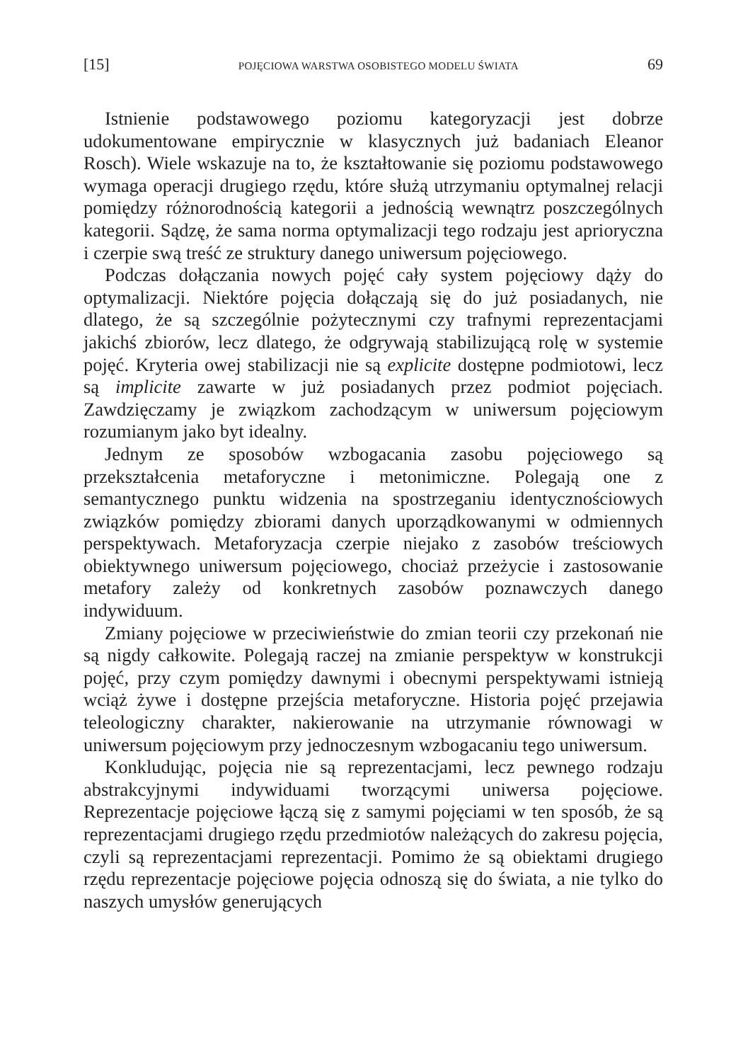[15] POJĘCIOWA WARSTWA OSOBISTEGO MODELU ŚWIATA 69
Istnienie podstawowego poziomu kategoryzacji jest dobrze udokumentowane empirycznie w klasycznych już badaniach Eleanor Rosch). Wiele wskazuje na to, że kształtowanie się poziomu podstawowego wymaga operacji drugiego rzędu, które służą utrzymaniu optymalnej relacji pomiędzy różnorodnością kategorii a jednością wewnątrz poszczególnych kategorii. Sądzę, że sama norma optymalizacji tego rodzaju jest aprioryczna i czerpie swą treść ze struktury danego uniwersum pojęciowego.
Podczas dołączania nowych pojęć cały system pojęciowy dąży do optymalizacji. Niektóre pojęcia dołączają się do już posiadanych, nie dlatego, że są szczególnie pożytecznymi czy trafnymi reprezentacjami jakichś zbiorów, lecz dlatego, że odgrywają stabilizującą rolę w systemie pojęć. Kryteria owej stabilizacji nie są explicite dostępne podmiotowi, lecz są implicite zawarte w już posiadanych przez podmiot pojęciach. Zawdzięczamy je związkom zachodzącym w uniwersum pojęciowym rozumianym jako byt idealny.
Jednym ze sposobów wzbogacania zasobu pojęciowego są przekształcenia metaforyczne i metonimiczne. Polegają one z semantycznego punktu widzenia na spostrzeganiu identycznościowych związków pomiędzy zbiorami danych uporządkowanymi w odmiennych perspektywach. Metaforyzacja czerpie niejako z zasobów treściowych obiektywnego uniwersum pojęciowego, chociaż przeżycie i zastosowanie metafory zależy od konkretnych zasobów poznawczych danego indywiduum.
Zmiany pojęciowe w przeciwieństwie do zmian teorii czy przekonań nie są nigdy całkowite. Polegają raczej na zmianie perspektyw w konstrukcji pojęć, przy czym pomiędzy dawnymi i obecnymi perspektywami istnieją wciąż żywe i dostępne przejścia metaforyczne. Historia pojęć przejawia teleologiczny charakter, nakierowanie na utrzymanie równowagi w uniwersum pojęciowym przy jednoczesnym wzbogacaniu tego uniwersum.
Konkludując, pojęcia nie są reprezentacjami, lecz pewnego rodzaju abstrakcyjnymi indywiduami tworzącymi uniwersa pojęciowe. Reprezentacje pojęciowe łączą się z samymi pojęciami w ten sposób, że są reprezentacjami drugiego rzędu przedmiotów należących do zakresu pojęcia, czyli są reprezentacjami reprezentacji. Pomimo że są obiektami drugiego rzędu reprezentacje pojęciowe pojęcia odnoszą się do świata, a nie tylko do naszych umysłów generujących